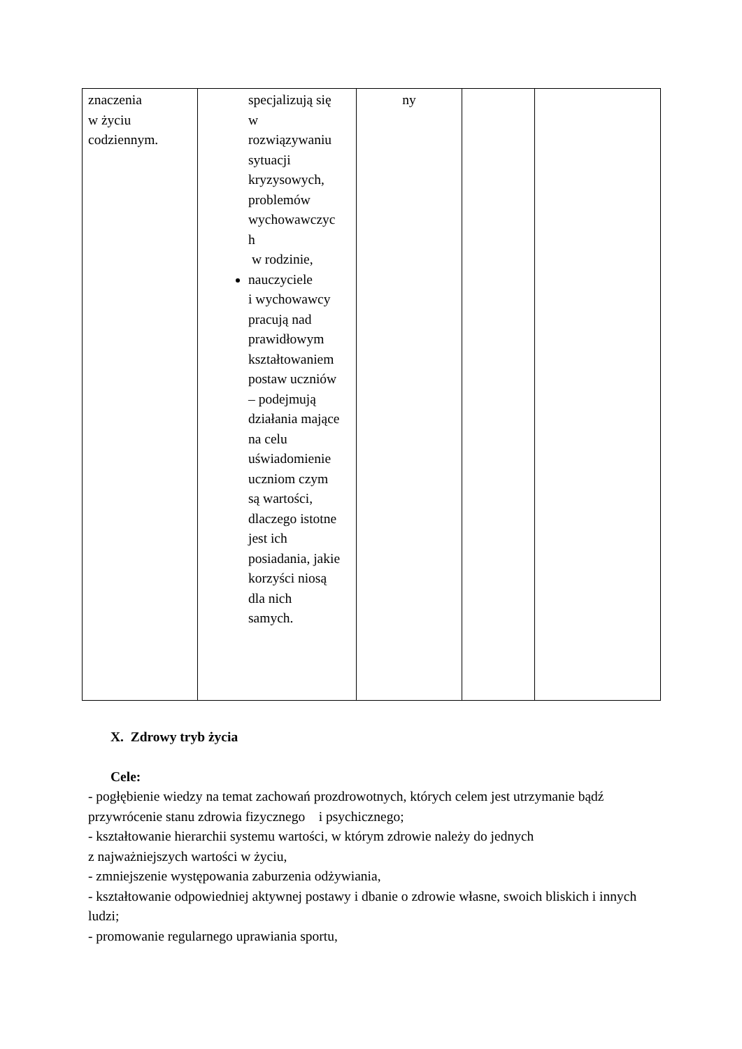| znaczenia w życiu codziennym. | specjalizują się w rozwiązywaniu sytuacji kryzysowych, problemów wychowawczyc h w rodzinie, nauczyciele i wychowawcy pracują nad prawidłowym kształtowaniem postaw uczniów – podejmują działania mające na celu uświadomienie uczniom czym są wartości, dlaczego istotne jest ich posiadania, jakie korzyści niosą dla nich samych. | ny | | |
X. Zdrowy tryb życia
Cele:
- pogłębienie wiedzy na temat zachowań prozdrowotnych, których celem jest utrzymanie bądź przywrócenie stanu zdrowia fizycznego i psychicznego;
- kształtowanie hierarchii systemu wartości, w którym zdrowie należy do jednych
z najważniejszych wartości w życiu,
- zmniejszenie występowania zaburzenia odżywiania,
- kształtowanie odpowiedniej aktywnej postawy i dbanie o zdrowie własne, swoich bliskich i innych ludzi;
- promowanie regularnego uprawiania sportu,